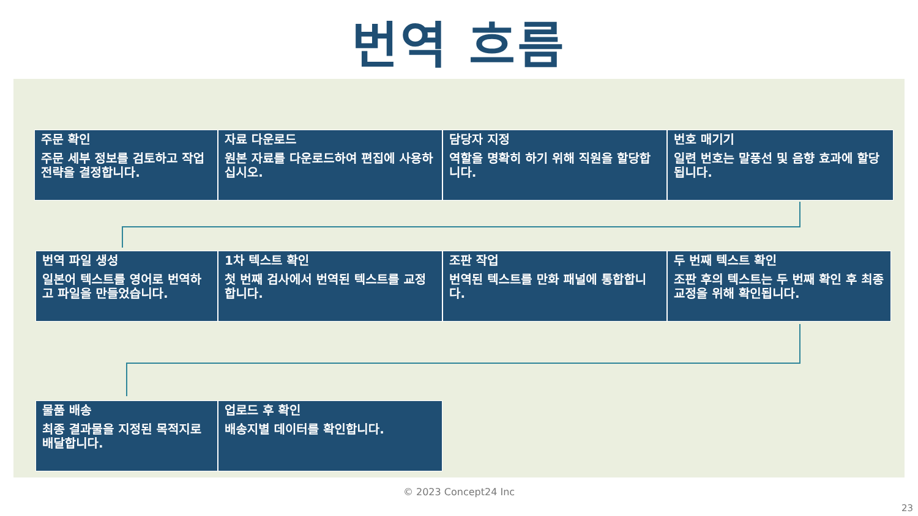번역 흐름
주문 확인
주문 세부 정보를 검토하고 작업 전략을 결정합니다.
자료 다운로드
원본 자료를 다운로드하여 편집에 사용하십시오.
담당자 지정
역할을 명확히 하기 위해 직원을 할당합니다.
번호 매기기
일련 번호는 말풍선 및 음향 효과에 할당됩니다.
번역 파일 생성
일본어 텍스트를 영어로 번역하고 파일을 만들었습니다.
1차 텍스트 확인
첫 번째 검사에서 번역된 텍스트를 교정합니다.
조판 작업
번역된 텍스트를 만화 패널에 통합합니다.
두 번째 텍스트 확인
조판 후의 텍스트는 두 번째 확인 후 최종 교정을 위해 확인됩니다.
물품 배송
최종 결과물을 지정된 목적지로 배달합니다.
업로드 후 확인
배송지별 데이터를 확인합니다.
© 2023 Concept24 Inc
23